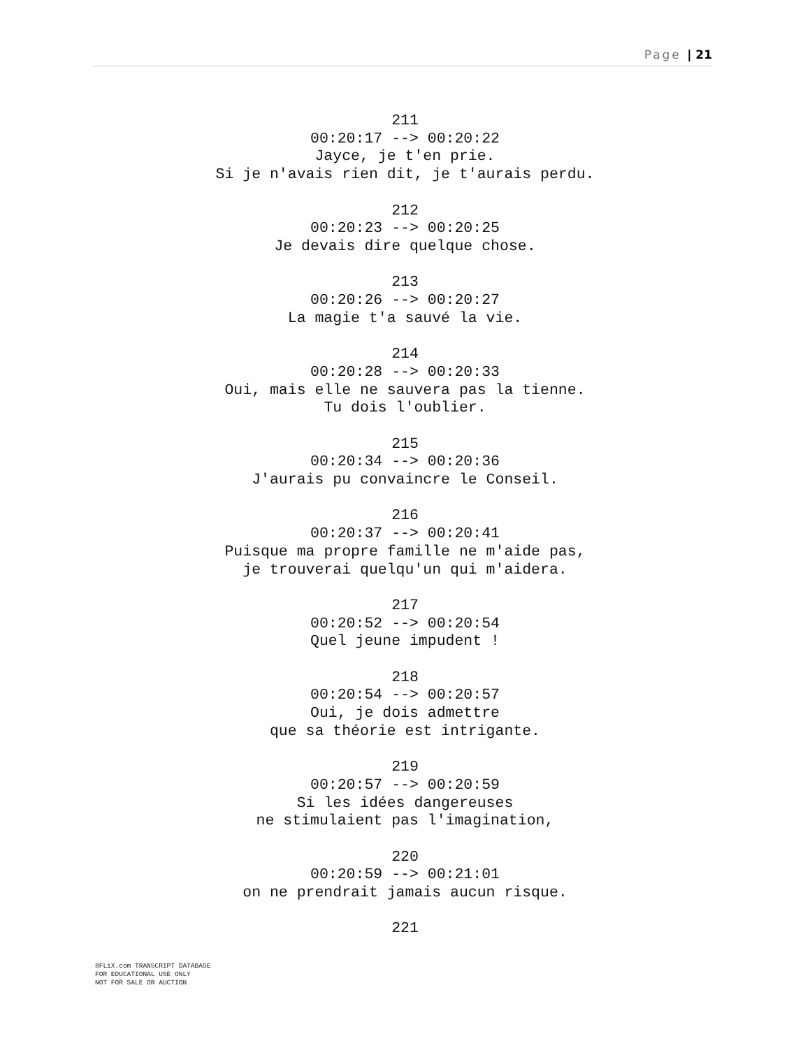Page | 21
211
00:20:17 --> 00:20:22
Jayce, je t'en prie.
Si je n'avais rien dit, je t'aurais perdu.
212
00:20:23 --> 00:20:25
Je devais dire quelque chose.
213
00:20:26 --> 00:20:27
La magie t'a sauvé la vie.
214
00:20:28 --> 00:20:33
Oui, mais elle ne sauvera pas la tienne.
Tu dois l'oublier.
215
00:20:34 --> 00:20:36
J'aurais pu convaincre le Conseil.
216
00:20:37 --> 00:20:41
Puisque ma propre famille ne m'aide pas,
je trouverai quelqu'un qui m'aidera.
217
00:20:52 --> 00:20:54
Quel jeune impudent !
218
00:20:54 --> 00:20:57
Oui, je dois admettre
que sa théorie est intrigante.
219
00:20:57 --> 00:20:59
Si les idées dangereuses
ne stimulaient pas l'imagination,
220
00:20:59 --> 00:21:01
on ne prendrait jamais aucun risque.
221
8FLiX.com TRANSCRIPT DATABASE
FOR EDUCATIONAL USE ONLY
NOT FOR SALE OR AUCTION